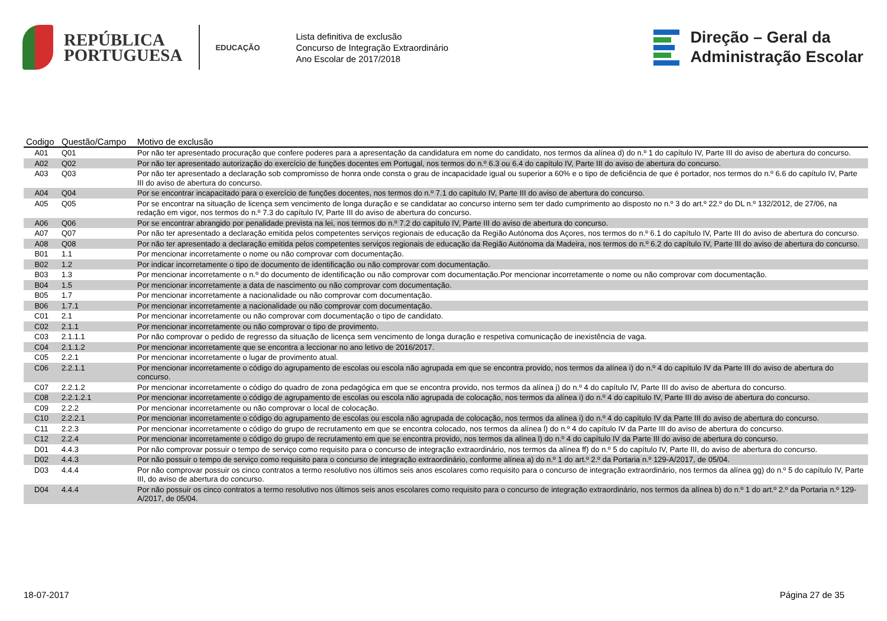REPÚBLICA
PORTUGUESA
EDUCAÇÃO
Lista definitiva de exclusão
Concurso de Integração Extraordinário
Ano Escolar de 2017/2018
Direção – Geral da
Administração Escolar
| Codigo | Questão/Campo | Motivo de exclusão |
| --- | --- | --- |
| A01 | Q01 | Por não ter apresentado procuração que confere poderes para a apresentação da candidatura em nome do candidato, nos termos da alínea d) do n.º 1 do capítulo IV, Parte III do aviso de abertura do concurso. |
| A02 | Q02 | Por não ter apresentado autorização do exercício de funções docentes em Portugal, nos termos do n.º 6.3 ou 6.4 do capítulo IV, Parte III do aviso de abertura do concurso. |
| A03 | Q03 | Por não ter apresentado a declaração sob compromisso de honra onde consta o grau de incapacidade igual ou superior a 60% e o tipo de deficiência de que é portador, nos termos do n.º 6.6 do capítulo IV, Parte III do aviso de abertura do concurso. |
| A04 | Q04 | Por se encontrar incapacitado para o exercício de funções docentes, nos termos do n.º 7.1 do capítulo IV, Parte III do aviso de abertura do concurso. |
| A05 | Q05 | Por se encontrar na situação de licença sem vencimento de longa duração e se candidatar ao concurso interno sem ter dado cumprimento ao disposto no n.º 3 do art.º 22.º do DL n.º 132/2012, de 27/06, na redação em vigor, nos termos do n.º 7.3 do capítulo IV, Parte III do aviso de abertura do concurso. |
| A06 | Q06 | Por se encontrar abrangido por penalidade prevista na lei, nos termos do n.º 7.2 do capítulo IV, Parte III do aviso de abertura do concurso. |
| A07 | Q07 | Por não ter apresentado a declaração emitida pelos competentes serviços regionais de educação da Região Autónoma dos Açores, nos termos do n.º 6.1 do capítulo IV, Parte III do aviso de abertura do concurso. |
| A08 | Q08 | Por não ter apresentado a declaração emitida pelos competentes serviços regionais de educação da Região Autónoma da Madeira, nos termos do n.º 6.2 do capítulo IV, Parte III do aviso de abertura do concurso. |
| B01 | 1.1 | Por mencionar incorretamente o nome ou não comprovar com documentação. |
| B02 | 1.2 | Por indicar incorretamente o tipo de documento de identificação ou não comprovar com documentação. |
| B03 | 1.3 | Por mencionar incorretamente o n.º do documento de identificação ou não comprovar com documentação.Por mencionar incorretamente o nome ou não comprovar com documentação. |
| B04 | 1.5 | Por mencionar incorretamente a data de nascimento ou não comprovar com documentação. |
| B05 | 1.7 | Por mencionar incorretamente a nacionalidade ou não comprovar com documentação. |
| B06 | 1.7.1 | Por mencionar incorretamente a nacionalidade ou não comprovar com documentação. |
| C01 | 2.1 | Por mencionar incorretamente ou não comprovar com documentação o tipo de candidato. |
| C02 | 2.1.1 | Por mencionar incorretamente ou não comprovar o tipo de provimento. |
| C03 | 2.1.1.1 | Por não comprovar o pedido de regresso da situação de licença sem vencimento de longa duração e respetiva comunicação de inexistência de vaga. |
| C04 | 2.1.1.2 | Por mencionar incorretamente que se encontra a leccionar no ano letivo de 2016/2017. |
| C05 | 2.2.1 | Por mencionar incorretamente o lugar de provimento atual. |
| C06 | 2.2.1.1 | Por mencionar incorretamente o código do agrupamento de escolas ou escola não agrupada em que se encontra provido, nos termos da alínea i) do n.º 4 do capítulo IV da Parte III do aviso de abertura do concurso. |
| C07 | 2.2.1.2 | Por mencionar incorretamente o código do quadro de zona pedagógica em que se encontra provido, nos termos da alínea j) do n.º 4 do capítulo IV, Parte III do aviso de abertura do concurso. |
| C08 | 2.2.1.2.1 | Por mencionar incorretamente o código de agrupamento de escolas ou escola não agrupada de colocação, nos termos da alínea i) do n.º 4 do capítulo IV, Parte III do aviso de abertura do concurso. |
| C09 | 2.2.2 | Por mencionar incorretamente ou não comprovar o local de colocação. |
| C10 | 2.2.2.1 | Por mencionar incorretamente o código do agrupamento de escolas ou escola não agrupada de colocação, nos termos da alínea i) do n.º 4 do capítulo IV da Parte III do aviso de abertura do concurso. |
| C11 | 2.2.3 | Por mencionar incorretamente o código do grupo de recrutamento em que se encontra colocado, nos termos da alínea l) do n.º 4 do capítulo IV da Parte III do aviso de abertura do concurso. |
| C12 | 2.2.4 | Por mencionar incorretamente o código do grupo de recrutamento em que se encontra provido, nos termos da alínea l) do n.º 4 do capítulo IV da Parte III do aviso de abertura do concurso. |
| D01 | 4.4.3 | Por não comprovar possuir o tempo de serviço como requisito para o concurso de integração extraordinário, nos termos da alínea ff) do n.º 5 do capítulo IV, Parte III, do aviso de abertura do concurso. |
| D02 | 4.4.3 | Por não possuir o tempo de serviço como requisito para o concurso de integração extraordinário, conforme alínea a) do n.º 1 do art.º 2.º da Portaria n.º 129-A/2017, de 05/04. |
| D03 | 4.4.4 | Por não comprovar possuir os cinco contratos a termo resolutivo nos últimos seis anos escolares como requisito para o concurso de integração extraordinário, nos termos da alínea gg) do n.º 5 do capítulo IV, Parte III, do aviso de abertura do concurso. |
| D04 | 4.4.4 | Por não possuir os cinco contratos a termo resolutivo nos últimos seis anos escolares como requisito para o concurso de integração extraordinário, nos termos da alínea b) do n.º 1 do art.º 2.º da Portaria n.º 129-A/2017, de 05/04. |
18-07-2017 Página 27 de 35